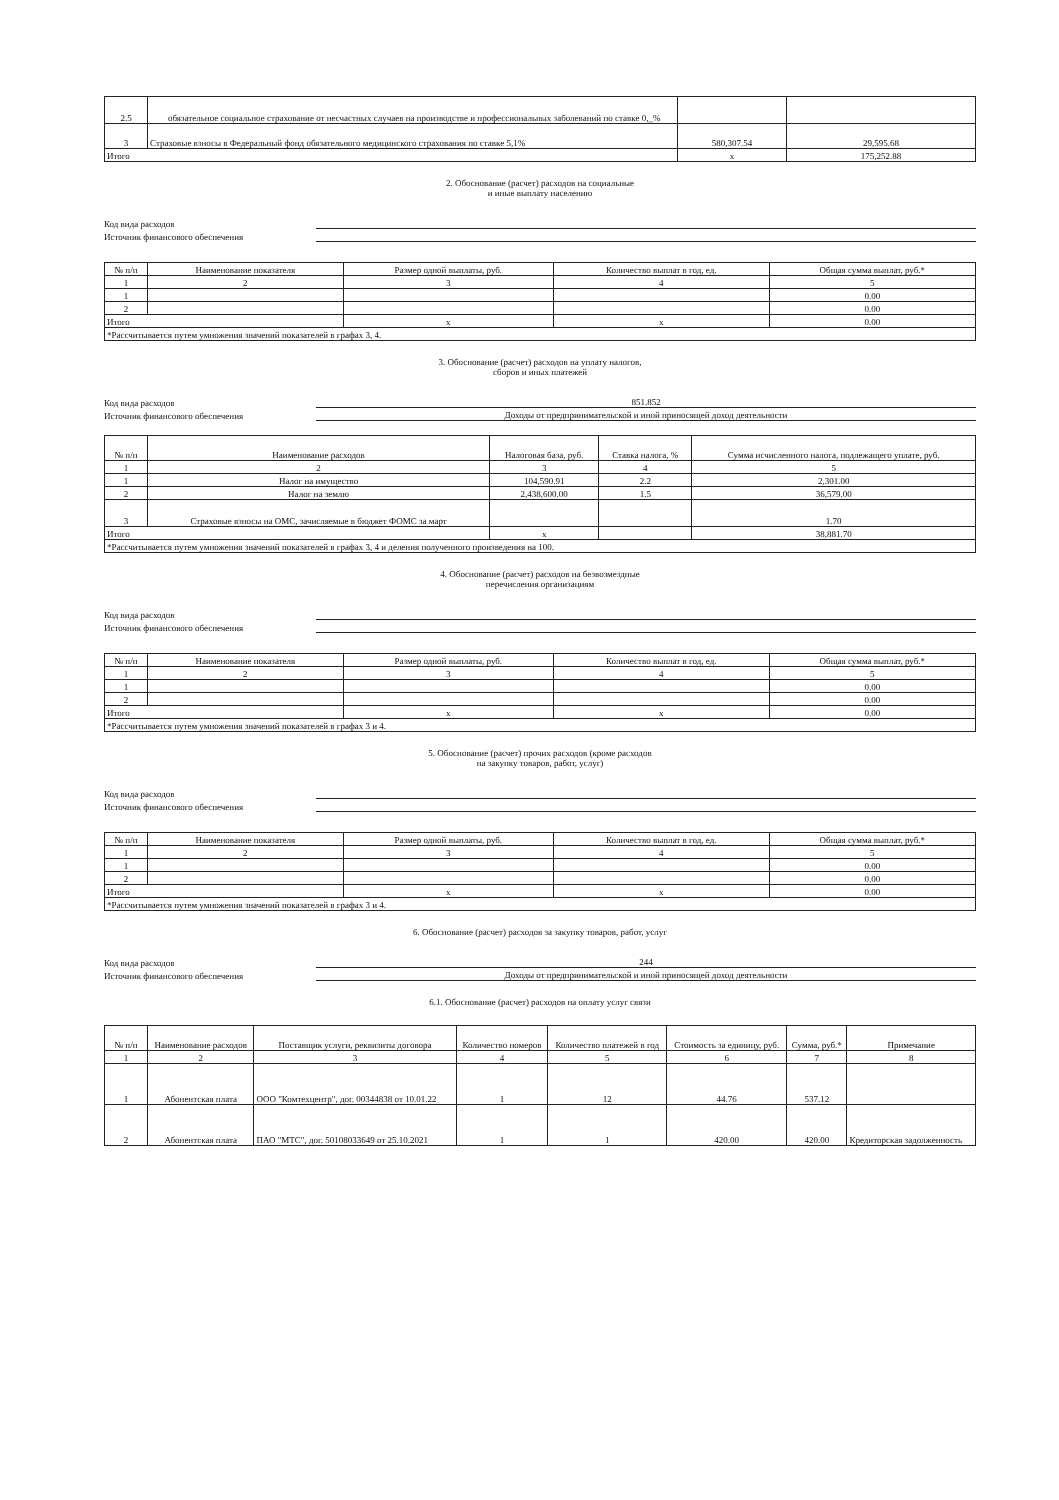| 2.5 | обязательное социальное страхование от несчастных случаев на производстве и профессиональных заболеваний по ставке 0,_% | | |
| 3 | Страховые взносы в Федеральный фонд обязательного медицинского страхования по ставке 5,1% | 580,307.54 | 29,595.68 |
| Итого | | x | 175,252.88 |
2. Обоснование (расчет) расходов на социальные
и иные выплату населению
Код вида расходов
Источник финансового обеспечения
| № п/п | Наименование показателя | Размер одной выплаты, руб. | Количество выплат в год, ед. | Общая сумма выплат, руб.* |
| --- | --- | --- | --- | --- |
| 1 | 2 | 3 | 4 | 5 |
| 1 | | | | 0.00 |
| 2 | | | | 0.00 |
| Итого | | x | x | 0.00 |
| *Рассчитывается путем умножения значений показателей в графах 3, 4. | | | | |
3. Обоснование (расчет) расходов на уплату налогов,
сборов и иных платежей
Код вида расходов 851.852
Источник финансового обеспечения Доходы от предпринимательской и иной приносящей доход деятельности
| № п/п | Наименование расходов | Налоговая база, руб. | Ставка налога, % | Сумма исчисленного налога, подлежащего уплате, руб. |
| --- | --- | --- | --- | --- |
| 1 | 2 | 3 | 4 | 5 |
| 1 | Налог на имущество | 104,590.91 | 2.2 | 2,301.00 |
| 2 | Налог на землю | 2,438,600.00 | 1.5 | 36,579.00 |
| 3 | Страховые взносы на ОМС, зачисляемые в бюджет ФОМС за март | | | 1.70 |
| Итого | | x | | 38,881.70 |
| *Рассчитывается путем умножения значений показателей в графах 3, 4 и деления полученного произведения на 100. | | | | |
4. Обоснование (расчет) расходов на безвозмездные
перечисления организациям
Код вида расходов
Источник финансового обеспечения
| № п/п | Наименование показателя | Размер одной выплаты, руб. | Количество выплат в год, ед. | Общая сумма выплат, руб.* |
| --- | --- | --- | --- | --- |
| 1 | 2 | 3 | 4 | 5 |
| 1 | | | | 0.00 |
| 2 | | | | 0.00 |
| Итого | | x | x | 0.00 |
| *Рассчитывается путем умножения значений показателей в графах 3 и 4. | | | | |
5. Обоснование (расчет) прочих расходов (кроме расходов
на закупку товаров, работ, услуг)
Код вида расходов
Источник финансового обеспечения
| № п/п | Наименование показателя | Размер одной выплаты, руб. | Количество выплат в год, ед. | Общая сумма выплат, руб.* |
| --- | --- | --- | --- | --- |
| 1 | 2 | 3 | 4 | 5 |
| 1 | | | | 0.00 |
| 2 | | | | 0.00 |
| Итого | | x | x | 0.00 |
| *Рассчитывается путем умножения значений показателей в графах 3 и 4. | | | | |
6. Обоснование (расчет) расходов за закупку товаров, работ, услуг
Код вида расходов 244
Источник финансового обеспечения Доходы от предпринимательской и иной приносящей доход деятельности
6.1. Обоснование (расчет) расходов на оплату услуг связи
| № п/п | Наименование расходов | Поставщик услуги, реквизиты договора | Количество номеров | Количество платежей в год | Стоимость за единицу, руб. | Сумма, руб.* | Примечание |
| --- | --- | --- | --- | --- | --- | --- | --- |
| 1 | 2 | 3 | 4 | 5 | 6 | 7 | 8 |
| 1 | Абонентская плата | ООО "Комтехцентр", дог. 00344838 от 10.01.22 | 1 | 12 | 44.76 | 537.12 | |
| 2 | Абонентская плата | ПАО "МТС", дог. 50108033649 от 25.10.2021 | 1 | 1 | 420.00 | 420.00 | Кредиторская задолженность |